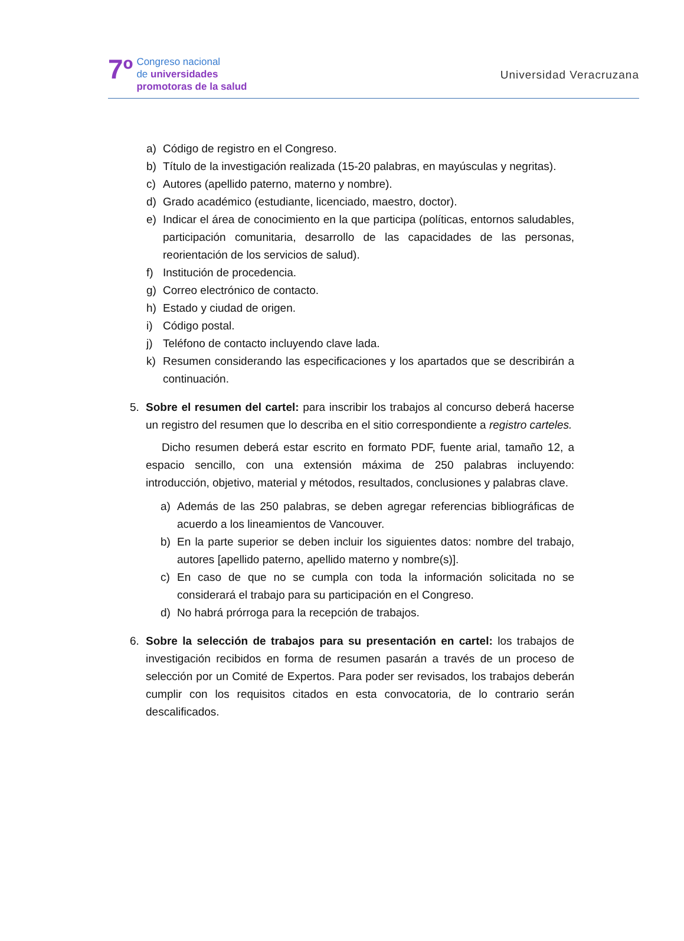7º
Congreso nacional
de universidades
promotoras de la salud
Universidad Veracruzana
a) Código de registro en el Congreso.
b) Título de la investigación realizada (15-20 palabras, en mayúsculas y negritas).
c) Autores (apellido paterno, materno y nombre).
d) Grado académico (estudiante, licenciado, maestro, doctor).
e) Indicar el área de conocimiento en la que participa (políticas, entornos saludables, participación comunitaria, desarrollo de las capacidades de las personas, reorientación de los servicios de salud).
f) Institución de procedencia.
g) Correo electrónico de contacto.
h) Estado y ciudad de origen.
i) Código postal.
j) Teléfono de contacto incluyendo clave lada.
k) Resumen considerando las especificaciones y los apartados que se describirán a continuación.
5. Sobre el resumen del cartel: para inscribir los trabajos al concurso deberá hacerse un registro del resumen que lo describa en el sitio correspondiente a registro carteles.
Dicho resumen deberá estar escrito en formato PDF, fuente arial, tamaño 12, a espacio sencillo, con una extensión máxima de 250 palabras incluyendo: introducción, objetivo, material y métodos, resultados, conclusiones y palabras clave.
a) Además de las 250 palabras, se deben agregar referencias bibliográficas de acuerdo a los lineamientos de Vancouver.
b) En la parte superior se deben incluir los siguientes datos: nombre del trabajo, autores [apellido paterno, apellido materno y nombre(s)].
c) En caso de que no se cumpla con toda la información solicitada no se considerará el trabajo para su participación en el Congreso.
d) No habrá prórroga para la recepción de trabajos.
6. Sobre la selección de trabajos para su presentación en cartel: los trabajos de investigación recibidos en forma de resumen pasarán a través de un proceso de selección por un Comité de Expertos. Para poder ser revisados, los trabajos deberán cumplir con los requisitos citados en esta convocatoria, de lo contrario serán descalificados.